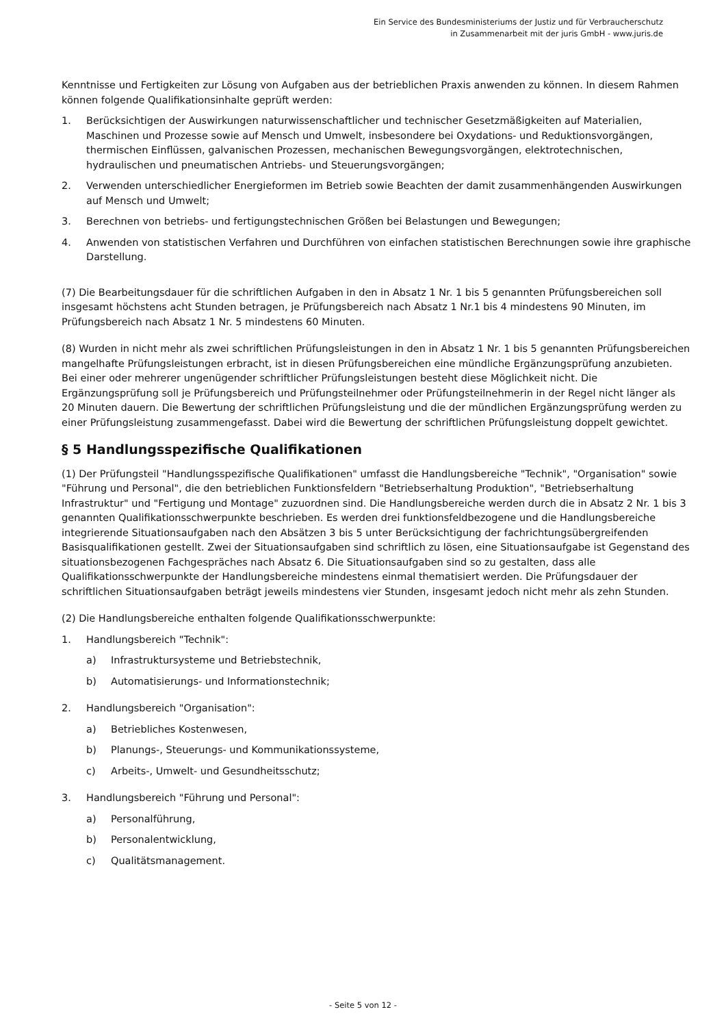Ein Service des Bundesministeriums der Justiz und für Verbraucherschutz
in Zusammenarbeit mit der juris GmbH - www.juris.de
Kenntnisse und Fertigkeiten zur Lösung von Aufgaben aus der betrieblichen Praxis anwenden zu können. In diesem Rahmen können folgende Qualifikationsinhalte geprüft werden:
1. Berücksichtigen der Auswirkungen naturwissenschaftlicher und technischer Gesetzmäßigkeiten auf Materialien, Maschinen und Prozesse sowie auf Mensch und Umwelt, insbesondere bei Oxydations- und Reduktionsvorgängen, thermischen Einflüssen, galvanischen Prozessen, mechanischen Bewegungsvorgängen, elektrotechnischen, hydraulischen und pneumatischen Antriebs- und Steuerungsvorgängen;
2. Verwenden unterschiedlicher Energieformen im Betrieb sowie Beachten der damit zusammenhängenden Auswirkungen auf Mensch und Umwelt;
3. Berechnen von betriebs- und fertigungstechnischen Größen bei Belastungen und Bewegungen;
4. Anwenden von statistischen Verfahren und Durchführen von einfachen statistischen Berechnungen sowie ihre graphische Darstellung.
(7) Die Bearbeitungsdauer für die schriftlichen Aufgaben in den in Absatz 1 Nr. 1 bis 5 genannten Prüfungsbereichen soll insgesamt höchstens acht Stunden betragen, je Prüfungsbereich nach Absatz 1 Nr.1 bis 4 mindestens 90 Minuten, im Prüfungsbereich nach Absatz 1 Nr. 5 mindestens 60 Minuten.
(8) Wurden in nicht mehr als zwei schriftlichen Prüfungsleistungen in den in Absatz 1 Nr. 1 bis 5 genannten Prüfungsbereichen mangelhafte Prüfungsleistungen erbracht, ist in diesen Prüfungsbereichen eine mündliche Ergänzungsprüfung anzubieten. Bei einer oder mehrerer ungenügender schriftlicher Prüfungsleistungen besteht diese Möglichkeit nicht. Die Ergänzungsprüfung soll je Prüfungsbereich und Prüfungsteilnehmer oder Prüfungsteilnehmerin in der Regel nicht länger als 20 Minuten dauern. Die Bewertung der schriftlichen Prüfungsleistung und die der mündlichen Ergänzungsprüfung werden zu einer Prüfungsleistung zusammengefasst. Dabei wird die Bewertung der schriftlichen Prüfungsleistung doppelt gewichtet.
§ 5 Handlungsspezifische Qualifikationen
(1) Der Prüfungsteil "Handlungsspezifische Qualifikationen" umfasst die Handlungsbereiche "Technik", "Organisation" sowie "Führung und Personal", die den betrieblichen Funktionsfeldern "Betriebserhaltung Produktion", "Betriebserhaltung Infrastruktur" und "Fertigung und Montage" zuzuordnen sind. Die Handlungsbereiche werden durch die in Absatz 2 Nr. 1 bis 3 genannten Qualifikationsschwerpunkte beschrieben. Es werden drei funktionsfeldbezogene und die Handlungsbereiche integrierende Situationsaufgaben nach den Absätzen 3 bis 5 unter Berücksichtigung der fachrichtungsübergreifenden Basisqualifikationen gestellt. Zwei der Situationsaufgaben sind schriftlich zu lösen, eine Situationsaufgabe ist Gegenstand des situationsbezogenen Fachgespräches nach Absatz 6. Die Situationsaufgaben sind so zu gestalten, dass alle Qualifikationsschwerpunkte der Handlungsbereiche mindestens einmal thematisiert werden. Die Prüfungsdauer der schriftlichen Situationsaufgaben beträgt jeweils mindestens vier Stunden, insgesamt jedoch nicht mehr als zehn Stunden.
(2) Die Handlungsbereiche enthalten folgende Qualifikationsschwerpunkte:
1. Handlungsbereich "Technik":
a) Infrastruktursysteme und Betriebstechnik,
b) Automatisierungs- und Informationstechnik;
2. Handlungsbereich "Organisation":
a) Betriebliches Kostenwesen,
b) Planungs-, Steuerungs- und Kommunikationssysteme,
c) Arbeits-, Umwelt- und Gesundheitsschutz;
3. Handlungsbereich "Führung und Personal":
a) Personalführung,
b) Personalentwicklung,
c) Qualitätsmanagement.
- Seite 5 von 12 -